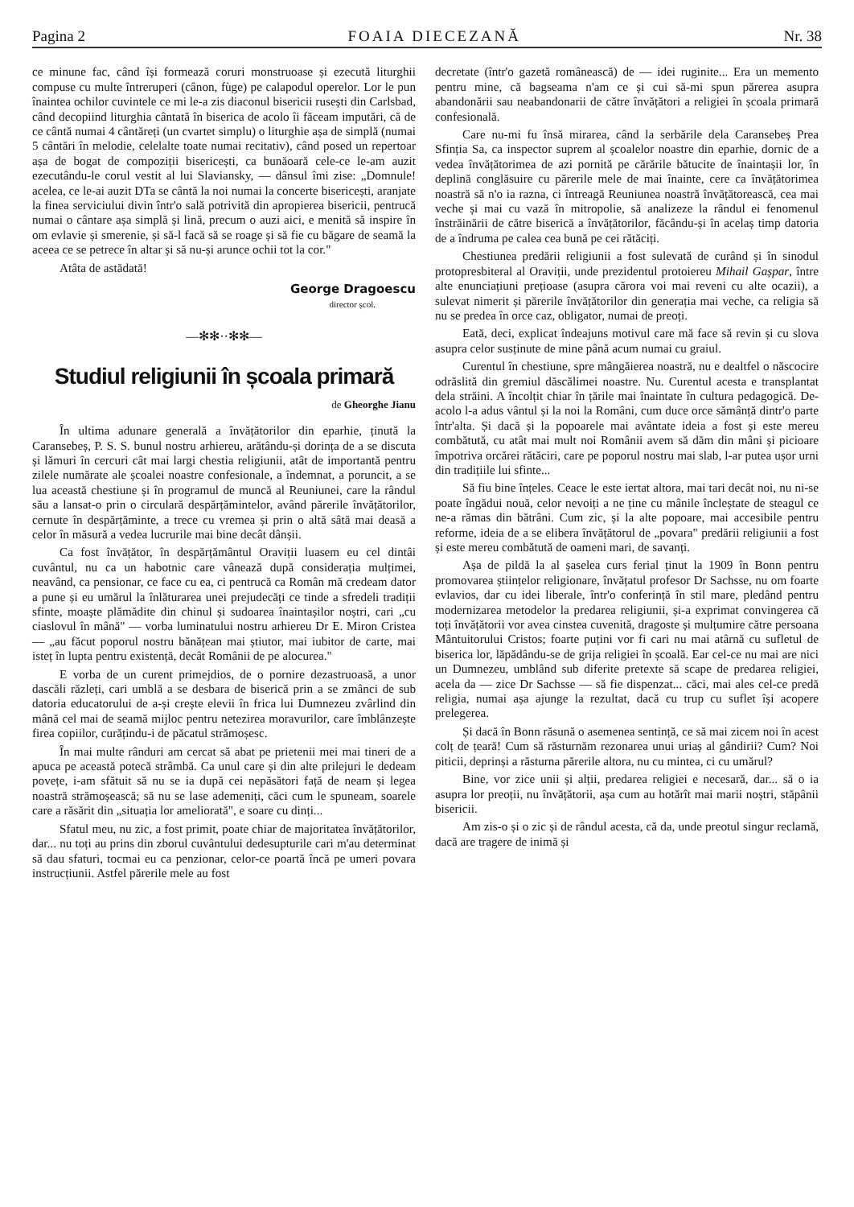Pagina 2 FOAIA DIECEZANĂ Nr. 38
ce minune fac, când își formează coruri monstruoase și ezecută liturghii compuse cu multe întreruperi (cânon, fùge) pe calapodul operelor. Lor le pun înaintea ochilor cuvintele ce mi le-a zis diaconul bisericii rusești din Carlsbad, când decopiind liturghia cântată în biserica de acolo îi făceam imputări, că de ce cântă numai 4 cântăreți (un cvartet simplu) o liturghie așa de simplă (numai 5 cântări în melodie, celelalte toate numai recitativ), când posed un repertoar așa de bogat de compoziții bisericești, ca bunăoară cele-ce le-am auzit ezecutându-le corul vestit al lui Slaviansky, — dânsul îmi zise: „Domnule! acelea, ce le-ai auzit DTa se cântă la noi numai la concerte bisericești, aranjate la finea serviciului divin într'o sală potrivită din apropierea bisericii, pentrucă numai o cântare așa simplă și lină, precum o auzi aici, e menită să inspire în om evlavie și smerenie, și să-l facă să se roage și să fie cu băgare de seamă la aceea ce se petrece în altar și să nu-și arunce ochii tot la cor."
Atâta de astădată!
George Dragoescu
director școl.
—✻✻··✻✻—
Studiul religiunii în școala primară
de Gheorghe Jianu
În ultima adunare generală a învățătorilor din eparhie, ținută la Caransebeș, P. S. S. bunul nostru arhiereu, arătându-și dorința de a se discuta și lămuri în cercuri cât mai largi chestia religiunii, atât de importantă pentru zilele numărate ale școalei noastre confesionale, a îndemnat, a poruncit, a se lua această chestiune și în programul de muncă al Reuniunei, care la rândul său a lansat-o prin o circulară despărțămintelor, având părerile învățătorilor, cernute în despărțăminte, a trece cu vremea și prin o altă sâtă mai deasă a celor în măsură a vedea lucrurile mai bine decât dânșii.
Ca fost învățător, în despărțământul Oraviții luasem eu cel dintâi cuvântul, nu ca un habotnic care vânează după considerația mulțimei, neavând, ca pensionar, ce face cu ea, ci pentrucă ca Român mă credeam dator a pune și eu umărul la înlăturarea unei prejudecăți ce tinde a sfredeli tradiții sfinte, moaște plămădite din chinul și sudoarea înaintașilor noștri, cari „cu ciaslovul în mână" — vorba luminatului nostru arhiereu Dr E. Miron Cristea — „au făcut poporul nostru bănățean mai știutor, mai iubitor de carte, mai isteț în lupta pentru existență, decât Românii de pe alocurea."
E vorba de un curent primejdios, de o pornire dezastruoasă, a unor dascăli răzleți, cari umblă a se desbara de biserică prin a se zmânci de sub datoria educatorului de a-și crește elevii în frica lui Dumnezeu zvârlind din mână cel mai de seamă mijloc pentru netezirea moravurilor, care îmblânzește firea copiilor, curățindu-i de păcatul strămoșesc.
În mai multe rânduri am cercat să abat pe prietenii mei mai tineri de a apuca pe această potecă strâmbă. Ca unul care și din alte prilejuri le dedeam povețe, i-am sfătuit să nu se ia după cei nepăsători față de neam și legea noastră strămoșească; să nu se lase ademeniți, căci cum le spuneam, soarele care a răsărit din „situația lor ameliorată", e soare cu dinți...
Sfatul meu, nu zic, a fost primit, poate chiar de majoritatea învățătorilor, dar... nu toți au prins din zborul cuvântului dedesupturile cari m'au determinat să dau sfaturi, tocmai eu ca penzionar, celor-ce poartă încă pe umeri povara instrucțiunii. Astfel părerile mele au fost
decretate (într'o gazetă românească) de — idei ruginite... Era un memento pentru mine, că bagseama n'am ce și cui să-mi spun părerea asupra abandonării sau neabandonarii de către învățători a religiei în școala primară confesională.
Care nu-mi fu însă mirarea, când la serbările dela Caransebeș Prea Sfinția Sa, ca inspector suprem al școalelor noastre din eparhie, dornic de a vedea învățătorimea de azi pornită pe cărările bătucite de înaintașii lor, în deplină conglăsuire cu părerile mele de mai înainte, cere ca învățătorimea noastră să n'o ia razna, ci întreagă Reuniunea noastră învățătorească, cea mai veche și mai cu vază în mitropolie, să analizeze la rândul ei fenomenul înstrăinării de către biserică a învățătorilor, făcându-și în acelaș timp datoria de a îndruma pe calea cea bună pe cei rătăciți.
Chestiunea predării religiunii a fost sulevată de curând și în sinodul protopresbiteral al Oraviții, unde prezidentul protoiereu Mihail Gașpar, între alte enunciațiuni prețioase (asupra cărora voi mai reveni cu alte ocazii), a sulevat nimerit și părerile învățătorilor din generația mai veche, ca religia să nu se predea în orce caz, obligator, numai de preoți.
Eată, deci, explicat îndeajuns motivul care mă face să revin și cu slova asupra celor susținute de mine până acum numai cu graiul.
Curentul în chestiune, spre mângăierea noastră, nu e dealtfel o născocire odrăslită din gremiul dăscălimei noastre. Nu. Curentul acesta e transplantat dela străini. A încolțit chiar în țările mai înaintate în cultura pedagogică. De-acolo l-a adus vântul și la noi la Români, cum duce orce sămânță dintr'o parte într'alta. Și dacă și la popoarele mai avântate ideia a fost și este mereu combătută, cu atât mai mult noi Românii avem să dăm din mâni și picioare împotriva orcărei rătăciri, care pe poporul nostru mai slab, l-ar putea ușor urni din tradițiile lui sfinte...
Să fiu bine înțeles. Ceace le este iertat altora, mai tari decât noi, nu ni-se poate îngădui nouă, celor nevoiți a ne ține cu mânile încleștate de steagul ce ne-a rămas din bătrâni. Cum zic, și la alte popoare, mai accesibile pentru reforme, ideia de a se elibera învățătorul de „povara" predării religiunii a fost și este mereu combătută de oameni mari, de savanți.
Așa de pildă la al șaselea curs ferial ținut la 1909 în Bonn pentru promovarea științelor religionare, învățatul profesor Dr Sachsse, nu om foarte evlavios, dar cu idei liberale, într'o conferință în stil mare, pledând pentru modernizarea metodelor la predarea religiunii, și-a exprimat convingerea că toți învățătorii vor avea cinstea cuvenită, dragoste și mulțumire către persoana Mântuitorului Cristos; foarte puțini vor fi cari nu mai atârnă cu sufletul de biserica lor, lăpădându-se de grija religiei în școală. Ear cel-ce nu mai are nici un Dumnezeu, umblând sub diferite pretexte să scape de predarea religiei, acela da — zice Dr Sachsse — să fie dispenzat... căci, mai ales cel-ce predă religia, numai așa ajunge la rezultat, dacă cu trup cu suflet își acopere prelegerea.
Și dacă în Bonn răsună o asemenea sentință, ce să mai zicem noi în acest colț de țeară! Cum să răsturnăm rezonarea unui uriaș al gândirii? Cum? Noi piticii, deprinși a răsturna părerile altora, nu cu mintea, ci cu umărul?
Bine, vor zice unii și alții, predarea religiei e necesară, dar... să o ia asupra lor preoții, nu învățătorii, așa cum au hotărît mai marii noștri, stăpânii bisericii.
Am zis-o și o zic și de rândul acesta, că da, unde preotul singur reclamă, dacă are tragere de inimă și